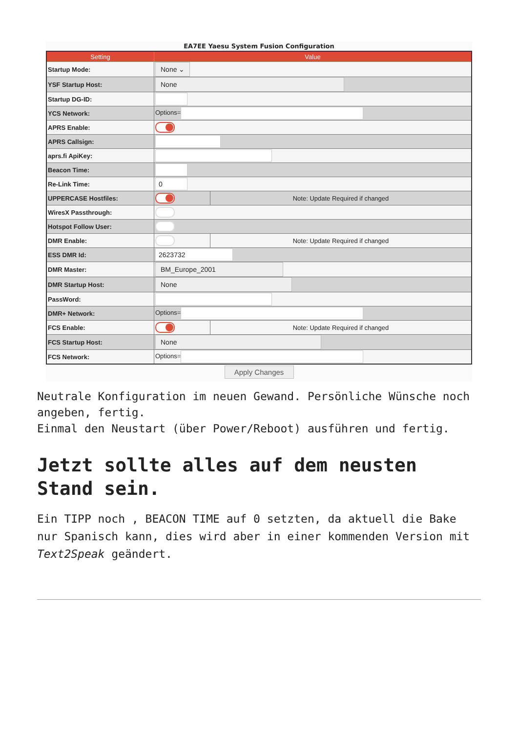EA7EE Yaesu System Fusion Configuration
| Setting | Value | |
| --- | --- | --- |
| Startup Mode: | None ⌄ | |
| YSF Startup Host: | None | |
| Startup DG-ID: | | |
| YCS Network: | Options= | |
| APRS Enable: | | |
| APRS Callsign: | | |
| aprs.fi ApiKey: | | |
| Beacon Time: | | |
| Re-Link Time: | 0 | |
| UPPERCASE Hostfiles: | | Note: Update Required if changed |
| WiresX Passthrough: | | |
| Hotspot Follow User: | | |
| DMR Enable: | | Note: Update Required if changed |
| ESS DMR Id: | 2623732 | |
| DMR Master: | BM_Europe_2001 | |
| DMR Startup Host: | None | |
| PassWord: | | |
| DMR+ Network: | Options= | |
| FCS Enable: | | Note: Update Required if changed |
| FCS Startup Host: | None | |
| FCS Network: | Options= | |
Apply Changes
Neutrale Konfiguration im neuen Gewand. Persönliche Wünsche noch angeben, fertig.
Einmal den Neustart (über Power/Reboot) ausführen und fertig.
Jetzt sollte alles auf dem neusten Stand sein.
Ein TIPP noch , BEACON TIME auf 0 setzten, da aktuell die Bake nur Spanisch kann, dies wird aber in einer kommenden Version mit Text2Speak geändert.